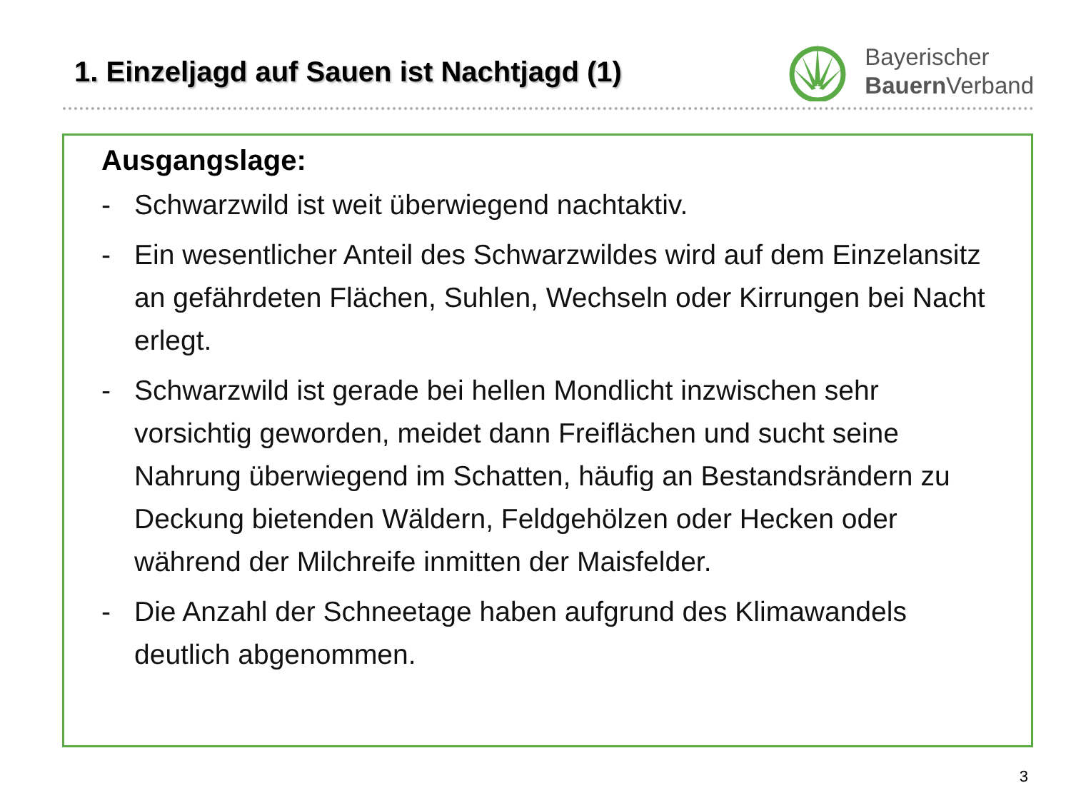1. Einzeljagd auf Sauen ist Nachtjagd (1)
Bayerischer
Bauern Verband
Ausgangslage:
- Schwarzwild ist weit überwiegend nachtaktiv.
- Ein wesentlicher Anteil des Schwarzwildes wird auf dem Einzelansitz an gefährdeten Flächen, Suhlen, Wechseln oder Kirrungen bei Nacht erlegt.
- Schwarzwild ist gerade bei hellen Mondlicht inzwischen sehr vorsichtig geworden, meidet dann Freiflächen und sucht seine Nahrung überwiegend im Schatten, häufig an Bestandsrändern zu Deckung bietenden Wäldern, Feldgehölzen oder Hecken oder während der Milchreife inmitten der Maisfelder.
- Die Anzahl der Schneetage haben aufgrund des Klimawandels deutlich abgenommen.
3